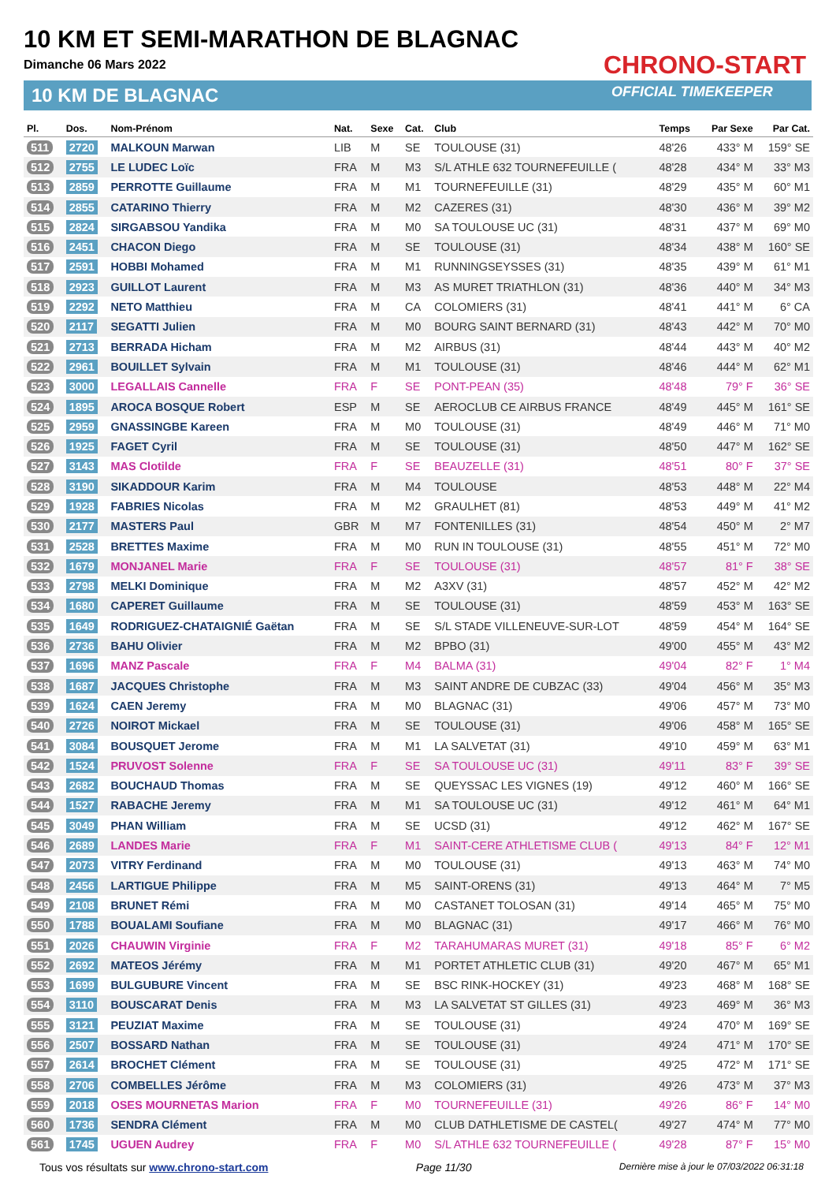10 KM ET SEMI-MARATHON DE BLAGNAC
Dimanche 06 Mars 2022
10 KM DE BLAGNAC
CHRONO-START
OFFICIAL TIMEKEEPER
| Pl. | Dos. | Nom-Prénom | Nat. | Sexe | Cat. | Club | Temps | Par Sexe | Par Cat. |
| --- | --- | --- | --- | --- | --- | --- | --- | --- | --- |
| 511 | 2720 | MALKOUN Marwan | LIB | M | SE | TOULOUSE (31) | 48'26 | 433° M | 159° SE |
| 512 | 2755 | LE LUDEC Loïc | FRA | M | M3 | S/L ATHLE 632 TOURNEFEUILLE ( | 48'28 | 434° M | 33° M3 |
| 513 | 2859 | PERROTTE Guillaume | FRA | M | M1 | TOURNEFEUILLE (31) | 48'29 | 435° M | 60° M1 |
| 514 | 2855 | CATARINO Thierry | FRA | M | M2 | CAZERES (31) | 48'30 | 436° M | 39° M2 |
| 515 | 2824 | SIRGABSOU Yandika | FRA | M | M0 | SA TOULOUSE UC (31) | 48'31 | 437° M | 69° M0 |
| 516 | 2451 | CHACON Diego | FRA | M | SE | TOULOUSE (31) | 48'34 | 438° M | 160° SE |
| 517 | 2591 | HOBBI Mohamed | FRA | M | M1 | RUNNINGSEYSSES (31) | 48'35 | 439° M | 61° M1 |
| 518 | 2923 | GUILLOT Laurent | FRA | M | M3 | AS MURET TRIATHLON (31) | 48'36 | 440° M | 34° M3 |
| 519 | 2292 | NETO Matthieu | FRA | M | CA | COLOMIERS (31) | 48'41 | 441° M | 6° CA |
| 520 | 2117 | SEGATTI Julien | FRA | M | M0 | BOURG SAINT BERNARD (31) | 48'43 | 442° M | 70° M0 |
| 521 | 2713 | BERRADA Hicham | FRA | M | M2 | AIRBUS (31) | 48'44 | 443° M | 40° M2 |
| 522 | 2961 | BOUILLET Sylvain | FRA | M | M1 | TOULOUSE (31) | 48'46 | 444° M | 62° M1 |
| 523 | 3000 | LEGALLAIS Cannelle | FRA | F | SE | PONT-PEAN (35) | 48'48 | 79° F | 36° SE |
| 524 | 1895 | AROCA BOSQUE Robert | ESP | M | SE | AEROCLUB CE AIRBUS FRANCE | 48'49 | 445° M | 161° SE |
| 525 | 2959 | GNASSINGBE Kareen | FRA | M | M0 | TOULOUSE (31) | 48'49 | 446° M | 71° M0 |
| 526 | 1925 | FAGET Cyril | FRA | M | SE | TOULOUSE (31) | 48'50 | 447° M | 162° SE |
| 527 | 3143 | MAS Clotilde | FRA | F | SE | BEAUZELLE (31) | 48'51 | 80° F | 37° SE |
| 528 | 3190 | SIKADDOUR Karim | FRA | M | M4 | TOULOUSE | 48'53 | 448° M | 22° M4 |
| 529 | 1928 | FABRIES Nicolas | FRA | M | M2 | GRAULHET (81) | 48'53 | 449° M | 41° M2 |
| 530 | 2177 | MASTERS Paul | GBR | M | M7 | FONTENILLES (31) | 48'54 | 450° M | 2° M7 |
| 531 | 2528 | BRETTES Maxime | FRA | M | M0 | RUN IN TOULOUSE (31) | 48'55 | 451° M | 72° M0 |
| 532 | 1679 | MONJANEL Marie | FRA | F | SE | TOULOUSE (31) | 48'57 | 81° F | 38° SE |
| 533 | 2798 | MELKI Dominique | FRA | M | M2 | A3XV (31) | 48'57 | 452° M | 42° M2 |
| 534 | 1680 | CAPERET Guillaume | FRA | M | SE | TOULOUSE (31) | 48'59 | 453° M | 163° SE |
| 535 | 1649 | RODRIGUEZ-CHATAIGNIÉ Gaëtan | FRA | M | SE | S/L STADE VILLENEUVE-SUR-LOT | 48'59 | 454° M | 164° SE |
| 536 | 2736 | BAHU Olivier | FRA | M | M2 | BPBO (31) | 49'00 | 455° M | 43° M2 |
| 537 | 1696 | MANZ Pascale | FRA | F | M4 | BALMA (31) | 49'04 | 82° F | 1° M4 |
| 538 | 1687 | JACQUES Christophe | FRA | M | M3 | SAINT ANDRE DE CUBZAC (33) | 49'04 | 456° M | 35° M3 |
| 539 | 1624 | CAEN Jeremy | FRA | M | M0 | BLAGNAC (31) | 49'06 | 457° M | 73° M0 |
| 540 | 2726 | NOIROT Mickael | FRA | M | SE | TOULOUSE (31) | 49'06 | 458° M | 165° SE |
| 541 | 3084 | BOUSQUET Jerome | FRA | M | M1 | LA SALVETAT (31) | 49'10 | 459° M | 63° M1 |
| 542 | 1524 | PRUVOST Solenne | FRA | F | SE | SA TOULOUSE UC (31) | 49'11 | 83° F | 39° SE |
| 543 | 2682 | BOUCHAUD Thomas | FRA | M | SE | QUEYSSAC LES VIGNES (19) | 49'12 | 460° M | 166° SE |
| 544 | 1527 | RABACHE Jeremy | FRA | M | M1 | SA TOULOUSE UC (31) | 49'12 | 461° M | 64° M1 |
| 545 | 3049 | PHAN William | FRA | M | SE | UCSD (31) | 49'12 | 462° M | 167° SE |
| 546 | 2689 | LANDES Marie | FRA | F | M1 | SAINT-CERE ATHLETISME CLUB ( | 49'13 | 84° F | 12° M1 |
| 547 | 2073 | VITRY Ferdinand | FRA | M | M0 | TOULOUSE (31) | 49'13 | 463° M | 74° M0 |
| 548 | 2456 | LARTIGUE Philippe | FRA | M | M5 | SAINT-ORENS (31) | 49'13 | 464° M | 7° M5 |
| 549 | 2108 | BRUNET Rémi | FRA | M | M0 | CASTANET TOLOSAN (31) | 49'14 | 465° M | 75° M0 |
| 550 | 1788 | BOUALAMI Soufiane | FRA | M | M0 | BLAGNAC (31) | 49'17 | 466° M | 76° M0 |
| 551 | 2026 | CHAUWIN Virginie | FRA | F | M2 | TARAHUMARAS MURET (31) | 49'18 | 85° F | 6° M2 |
| 552 | 2692 | MATEOS Jérémy | FRA | M | M1 | PORTET ATHLETIC CLUB (31) | 49'20 | 467° M | 65° M1 |
| 553 | 1699 | BULGUBURE Vincent | FRA | M | SE | BSC RINK-HOCKEY (31) | 49'23 | 468° M | 168° SE |
| 554 | 3110 | BOUSCARAT Denis | FRA | M | M3 | LA SALVETAT ST GILLES (31) | 49'23 | 469° M | 36° M3 |
| 555 | 3121 | PEUZIAT Maxime | FRA | M | SE | TOULOUSE (31) | 49'24 | 470° M | 169° SE |
| 556 | 2507 | BOSSARD Nathan | FRA | M | SE | TOULOUSE (31) | 49'24 | 471° M | 170° SE |
| 557 | 2614 | BROCHET Clément | FRA | M | SE | TOULOUSE (31) | 49'25 | 472° M | 171° SE |
| 558 | 2706 | COMBELLES Jérôme | FRA | M | M3 | COLOMIERS (31) | 49'26 | 473° M | 37° M3 |
| 559 | 2018 | OSES MOURNETAS Marion | FRA | F | M0 | TOURNEFEUILLE (31) | 49'26 | 86° F | 14° M0 |
| 560 | 1736 | SENDRA Clément | FRA | M | M0 | CLUB DATHLETISME DE CASTEL( | 49'27 | 474° M | 77° M0 |
| 561 | 1745 | UGUEN Audrey | FRA | F | M0 | S/L ATHLE 632 TOURNEFEUILLE ( | 49'28 | 87° F | 15° M0 |
Tous vos résultats sur www.chrono-start.com Page 11/30 Dernière mise à jour le 07/03/2022 06:31:18